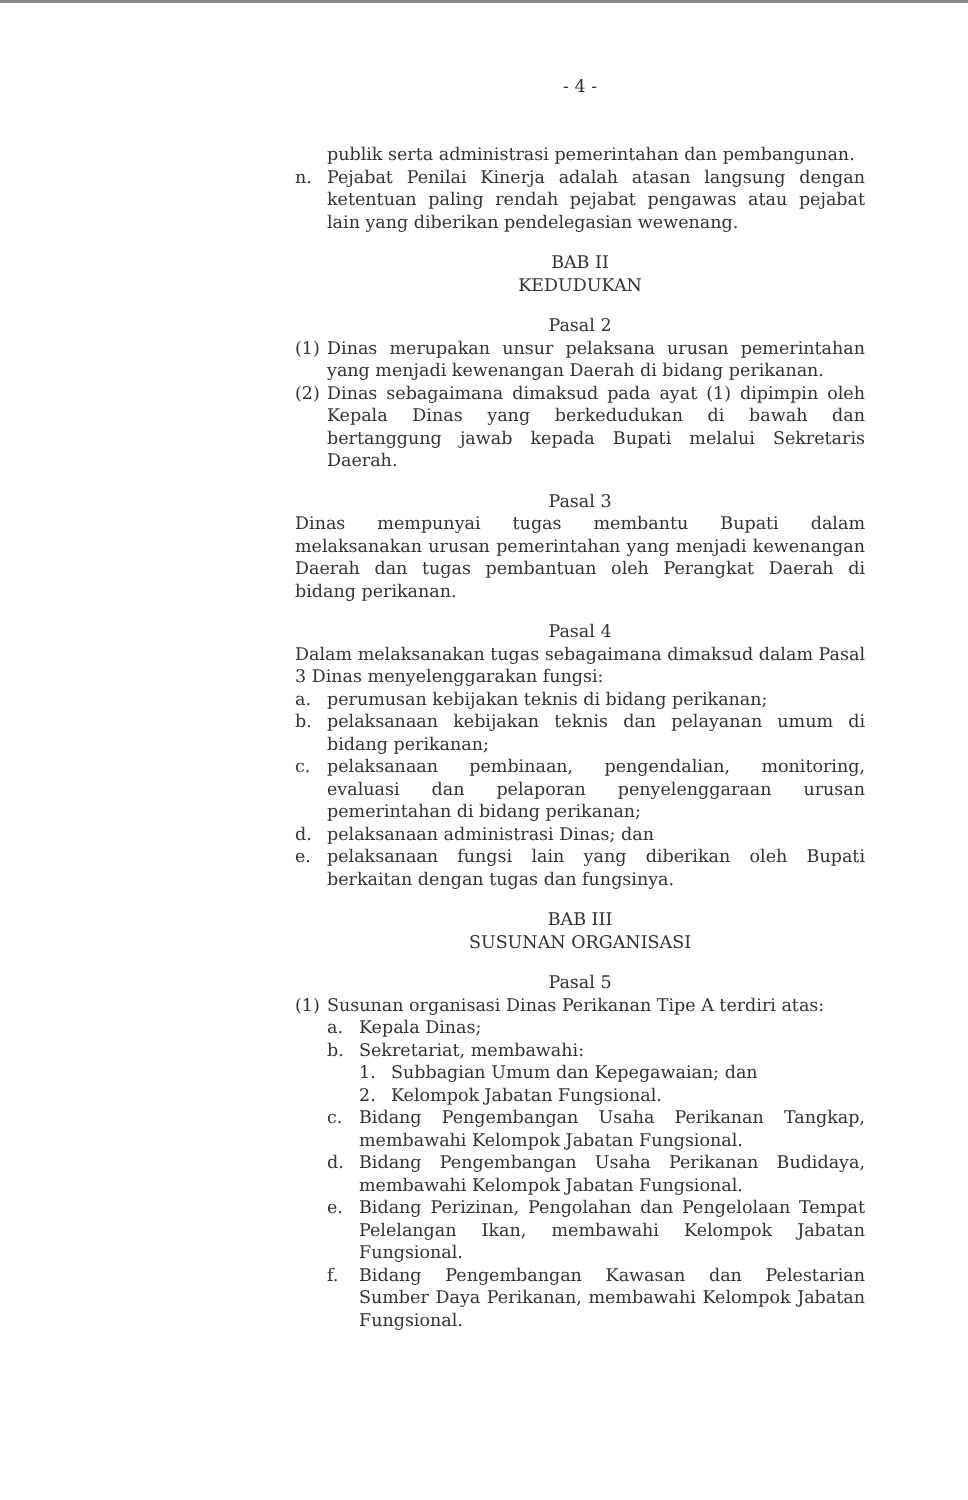- 4 -
publik serta administrasi pemerintahan dan pembangunan.
n. Pejabat Penilai Kinerja adalah atasan langsung dengan ketentuan paling rendah pejabat pengawas atau pejabat lain yang diberikan pendelegasian wewenang.
BAB II
KEDUDUKAN
Pasal 2
(1) Dinas merupakan unsur pelaksana urusan pemerintahan yang menjadi kewenangan Daerah di bidang perikanan.
(2) Dinas sebagaimana dimaksud pada ayat (1) dipimpin oleh Kepala Dinas yang berkedudukan di bawah dan bertanggung jawab kepada Bupati melalui Sekretaris Daerah.
Pasal 3
Dinas mempunyai tugas membantu Bupati dalam melaksanakan urusan pemerintahan yang menjadi kewenangan Daerah dan tugas pembantuan oleh Perangkat Daerah di bidang perikanan.
Pasal 4
Dalam melaksanakan tugas sebagaimana dimaksud dalam Pasal 3 Dinas menyelenggarakan fungsi:
a. perumusan kebijakan teknis di bidang perikanan;
b. pelaksanaan kebijakan teknis dan pelayanan umum di bidang perikanan;
c. pelaksanaan pembinaan, pengendalian, monitoring, evaluasi dan pelaporan penyelenggaraan urusan pemerintahan di bidang perikanan;
d. pelaksanaan administrasi Dinas; dan
e. pelaksanaan fungsi lain yang diberikan oleh Bupati berkaitan dengan tugas dan fungsinya.
BAB III
SUSUNAN ORGANISASI
Pasal 5
(1) Susunan organisasi Dinas Perikanan Tipe A terdiri atas:
a. Kepala Dinas;
b. Sekretariat, membawahi:
1. Subbagian Umum dan Kepegawaian; dan
2. Kelompok Jabatan Fungsional.
c. Bidang Pengembangan Usaha Perikanan Tangkap, membawahi Kelompok Jabatan Fungsional.
d. Bidang Pengembangan Usaha Perikanan Budidaya, membawahi Kelompok Jabatan Fungsional.
e. Bidang Perizinan, Pengolahan dan Pengelolaan Tempat Pelelangan Ikan, membawahi Kelompok Jabatan Fungsional.
f. Bidang Pengembangan Kawasan dan Pelestarian Sumber Daya Perikanan, membawahi Kelompok Jabatan Fungsional.